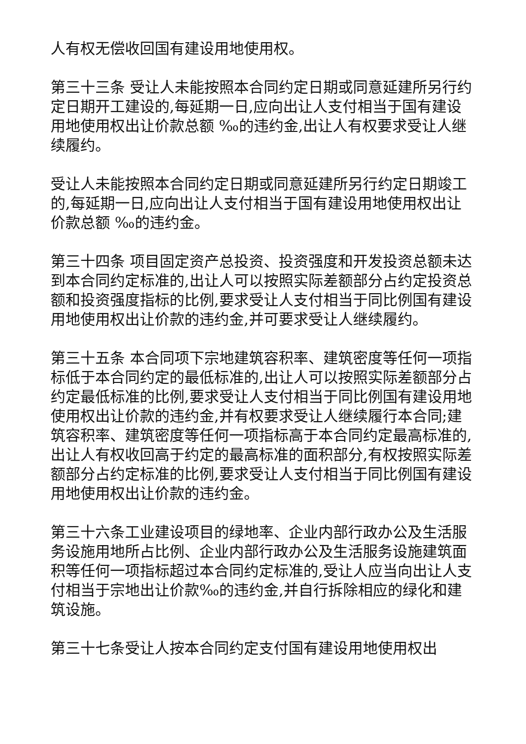人有权无偿收回国有建设用地使用权。
第三十三条 受让人未能按照本合同约定日期或同意延建所另行约定日期开工建设的,每延期一日,应向出让人支付相当于国有建设用地使用权出让价款总额 ‰的违约金,出让人有权要求受让人继续履约。
受让人未能按照本合同约定日期或同意延建所另行约定日期竣工的,每延期一日,应向出让人支付相当于国有建设用地使用权出让价款总额 ‰的违约金。
第三十四条 项目固定资产总投资、投资强度和开发投资总额未达到本合同约定标准的,出让人可以按照实际差额部分占约定投资总额和投资强度指标的比例,要求受让人支付相当于同比例国有建设用地使用权出让价款的违约金,并可要求受让人继续履约。
第三十五条 本合同项下宗地建筑容积率、建筑密度等任何一项指标低于本合同约定的最低标准的,出让人可以按照实际差额部分占约定最低标准的比例,要求受让人支付相当于同比例国有建设用地使用权出让价款的违约金,并有权要求受让人继续履行本合同;建筑容积率、建筑密度等任何一项指标高于本合同约定最高标准的,出让人有权收回高于约定的最高标准的面积部分,有权按照实际差额部分占约定标准的比例,要求受让人支付相当于同比例国有建设用地使用权出让价款的违约金。
第三十六条工业建设项目的绿地率、企业内部行政办公及生活服务设施用地所占比例、企业内部行政办公及生活服务设施建筑面积等任何一项指标超过本合同约定标准的,受让人应当向出让人支付相当于宗地出让价款‰的违约金,并自行拆除相应的绿化和建筑设施。
第三十七条受让人按本合同约定支付国有建设用地使用权出